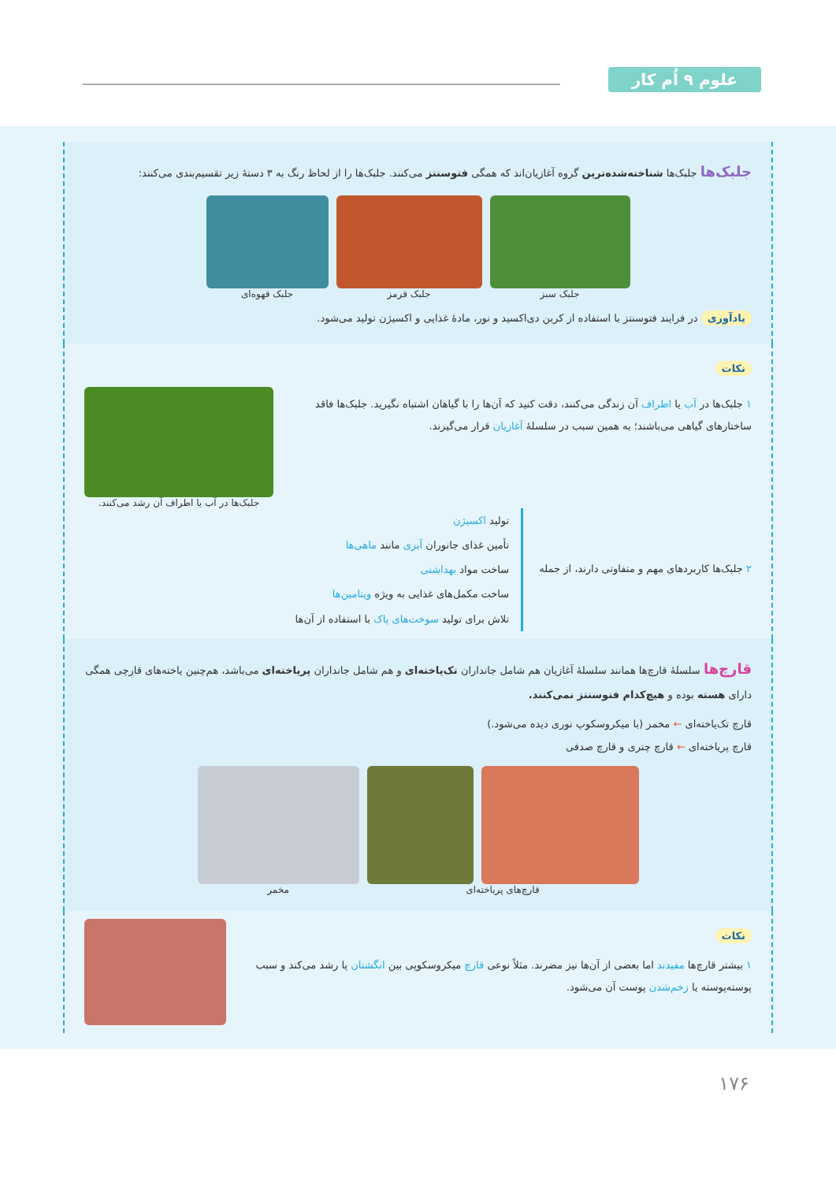علوم ۹ اُم کار
جلبک‌ها جلبک‌ها شناخته‌شده‌ترین گروه آغازیان‌اند که همگی فتوسنتز می‌کنند. جلبک‌ها را از لحاظ رنگ به ۳ دستهٔ زیر تقسیم‌بندی می‌کنند:
جلبک سبز جلبک قرمز جلبک قهوه‌ای
یادآوری در فرایند فتوسنتز با استفاده از کربن دی‌اکسید و نور، مادهٔ غذایی و اکسیژن تولید می‌شود.
نکات
۱ جلبک‌ها در آب یا اطراف آن زندگی می‌کنند، دقت کنید که آن‌ها را با گیاهان اشتباه نگیرید. جلبک‌ها فاقد ساختارهای گیاهی می‌باشند؛ به همین سبب در سلسلهٔ آغازیان قرار می‌گیرند.
جلبک‌ها در آب یا اطراف آن رشد می‌کنند.
۲ جلبک‌ها کاربردهای مهم و متفاوتی دارند، از جمله
تولید اکسیژن
تأمین غذای جانوران آبزی مانند ماهی‌ها
ساخت مواد بهداشتی
ساخت مکمل‌های غذایی به ویژه ویتامین‌ها
تلاش برای تولید سوخت‌های پاک با استفاده از آن‌ها
قارچ‌ها سلسلهٔ قارچ‌ها همانند سلسلهٔ آغازیان هم شامل جانداران تک‌یاخته‌ای و هم شامل جانداران پریاخته‌ای می‌باشد، هم‌چنین یاخته‌های قارچی همگی دارای هسته بوده و هیچ‌کدام فتوسنتز نمی‌کنند.
قارچ تک‌یاخته‌ای ← مخمر (با میکروسکوپ نوری دیده می‌شود.)
قارچ پریاخته‌ای ← قارچ چتری و قارچ صدفی
قارچ‌های پریاخته‌ای مخمر
نکات
۱ بیشتر قارچ‌ها مفیدند اما بعضی از آن‌ها نیز مضرند. مثلاً نوعی قارچ میکروسکوپی بین انگشتان پا رشد می‌کند و سبب پوسته‌پوسته یا زخم‌شدن پوست آن می‌شود.
۱۷۶